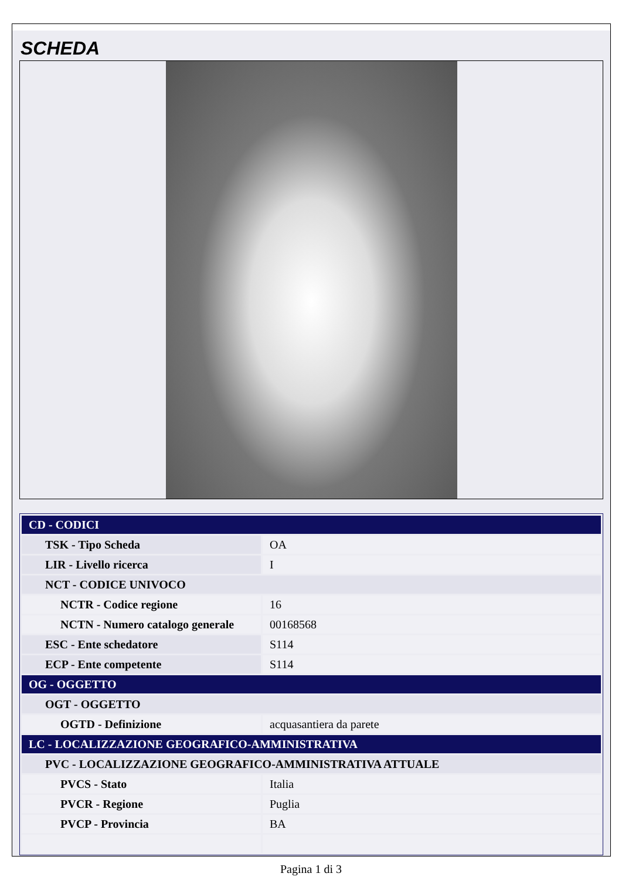SCHEDA
| CD - CODICI | |
| TSK - Tipo Scheda | OA |
| LIR - Livello ricerca | I |
| NCT - CODICE UNIVOCO | |
| NCTR - Codice regione | 16 |
| NCTN - Numero catalogo generale | 00168568 |
| ESC - Ente schedatore | S114 |
| ECP - Ente competente | S114 |
| OG - OGGETTO | |
| OGT - OGGETTO | |
| OGTD - Definizione | acquasantiera da parete |
| LC - LOCALIZZAZIONE GEOGRAFICO-AMMINISTRATIVA | |
| PVC - LOCALIZZAZIONE GEOGRAFICO-AMMINISTRATIVA ATTUALE | |
| PVCS - Stato | Italia |
| PVCR - Regione | Puglia |
| PVCP - Provincia | BA |
Pagina 1 di 3